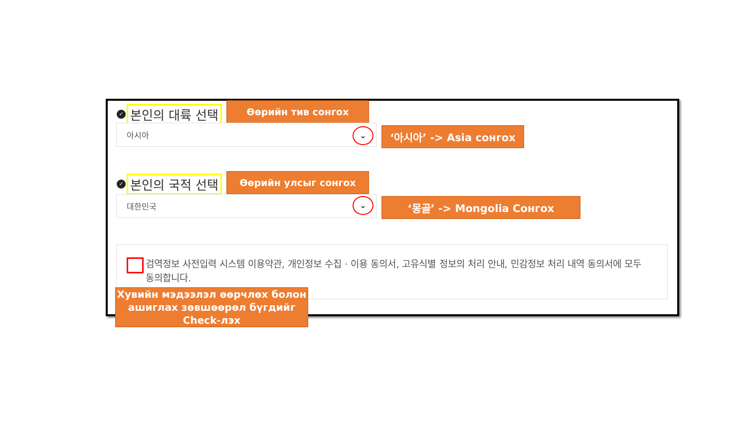✓ 본인의 대륙 선택 Өөрийн тив сонгох
아시아 ⌄ ‘아시아’ -> Asia сонгох
✓ 본인의 국적 선택 Өөрийн улсыг сонгох
대한민국 ⌄ ‘몽골’ -> Mongolia Сонгох
검역정보 사전입력 시스템 이용약관, 개인정보 수집 · 이용 동의서, 고유식별 정보의 처리 안내, 민감정보 처리 내역 동의서에 모두 동의합니다.
Хувийн мэдээлэл өөрчлөх болон ашиглах зөвшөөрөл бүгдийг Check-лэх